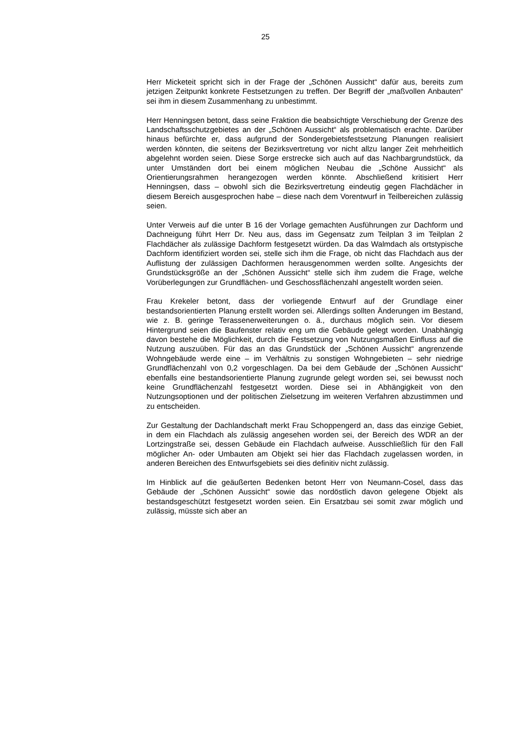25
Herr Micketeit spricht sich in der Frage der „Schönen Aussicht“ dafür aus, bereits zum jetzigen Zeitpunkt konkrete Festsetzungen zu treffen. Der Begriff der „maßvollen Anbauten“ sei ihm in diesem Zusammenhang zu unbestimmt.
Herr Henningsen betont, dass seine Fraktion die beabsichtigte Verschiebung der Grenze des Landschaftsschutzgebietes an der „Schönen Aussicht“ als problematisch erachte. Darüber hinaus befürchte er, dass aufgrund der Sondergebietsfestsetzung Planungen realisiert werden könnten, die seitens der Bezirksvertretung vor nicht allzu langer Zeit mehrheitlich abgelehnt worden seien. Diese Sorge erstrecke sich auch auf das Nachbargrundstück, da unter Umständen dort bei einem möglichen Neubau die „Schöne Aussicht“ als Orientierungsrahmen herangezogen werden könnte. Abschließend kritisiert Herr Henningsen, dass – obwohl sich die Bezirksvertretung eindeutig gegen Flachdächer in diesem Bereich ausgesprochen habe – diese nach dem Vorentwurf in Teilbereichen zulässig seien.
Unter Verweis auf die unter B 16 der Vorlage gemachten Ausführungen zur Dachform und Dachneigung führt Herr Dr. Neu aus, dass im Gegensatz zum Teilplan 3 im Teilplan 2 Flachdächer als zulässige Dachform festgesetzt würden. Da das Walmdach als ortstypische Dachform identifiziert worden sei, stelle sich ihm die Frage, ob nicht das Flachdach aus der Auflistung der zulässigen Dachformen herausgenommen werden sollte. Angesichts der Grundstücksgröße an der „Schönen Aussicht“ stelle sich ihm zudem die Frage, welche Vorüberlegungen zur Grundflächen- und Geschossflächenzahl angestellt worden seien.
Frau Krekeler betont, dass der vorliegende Entwurf auf der Grundlage einer bestandsorientierten Planung erstellt worden sei. Allerdings sollten Änderungen im Bestand, wie z. B. geringe Terassenerweiterungen o. ä., durchaus möglich sein. Vor diesem Hintergrund seien die Baufenster relativ eng um die Gebäude gelegt worden. Unabhängig davon bestehe die Möglichkeit, durch die Festsetzung von Nutzungsmaßen Einfluss auf die Nutzung auszuüben. Für das an das Grundstück der „Schönen Aussicht“ angrenzende Wohngebäude werde eine – im Verhältnis zu sonstigen Wohngebieten – sehr niedrige Grundflächenzahl von 0,2 vorgeschlagen. Da bei dem Gebäude der „Schönen Aussicht“ ebenfalls eine bestandsorientierte Planung zugrunde gelegt worden sei, sei bewusst noch keine Grundflächenzahl festgesetzt worden. Diese sei in Abhängigkeit von den Nutzungsoptionen und der politischen Zielsetzung im weiteren Verfahren abzustimmen und zu entscheiden.
Zur Gestaltung der Dachlandschaft merkt Frau Schoppengerd an, dass das einzige Gebiet, in dem ein Flachdach als zulässig angesehen worden sei, der Bereich des WDR an der Lortzingstraße sei, dessen Gebäude ein Flachdach aufweise. Ausschließlich für den Fall möglicher An- oder Umbauten am Objekt sei hier das Flachdach zugelassen worden, in anderen Bereichen des Entwurfsgebiets sei dies definitiv nicht zulässig.
Im Hinblick auf die geäußerten Bedenken betont Herr von Neumann-Cosel, dass das Gebäude der „Schönen Aussicht“ sowie das nordöstlich davon gelegene Objekt als bestandsgeschützt festgesetzt worden seien. Ein Ersatzbau sei somit zwar möglich und zulässig, müsste sich aber an